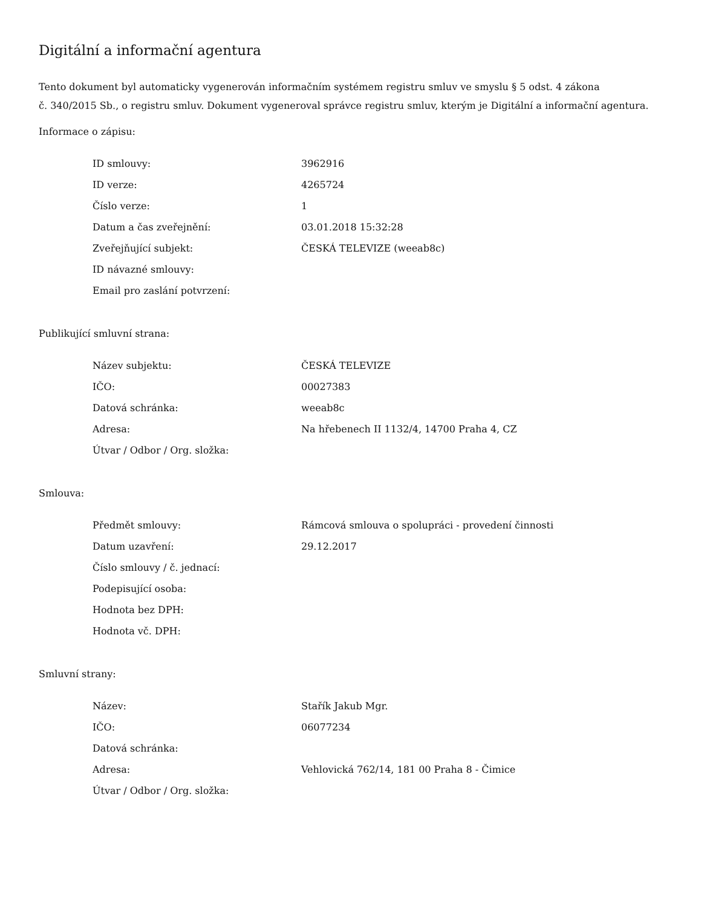Digitální a informační agentura
Tento dokument byl automaticky vygenerován informačním systémem registru smluv ve smyslu § 5 odst. 4 zákona
č. 340/2015 Sb., o registru smluv. Dokument vygeneroval správce registru smluv, kterým je Digitální a informační agentura.
Informace o zápisu:
| ID smlouvy: | 3962916 |
| ID verze: | 4265724 |
| Číslo verze: | 1 |
| Datum a čas zveřejnění: | 03.01.2018 15:32:28 |
| Zveřejňující subjekt: | ČESKÁ TELEVIZE (weeab8c) |
| ID návazné smlouvy: | |
| Email pro zaslání potvrzení: | |
Publikující smluvní strana:
| Název subjektu: | ČESKÁ TELEVIZE |
| IČO: | 00027383 |
| Datová schránka: | weeab8c |
| Adresa: | Na hřebenech II 1132/4, 14700 Praha 4, CZ |
| Útvar / Odbor / Org. složka: | |
Smlouva:
| Předmět smlouvy: | Rámcová smlouva o spolupráci - provedení činnosti |
| Datum uzavření: | 29.12.2017 |
| Číslo smlouvy / č. jednací: | |
| Podepisující osoba: | |
| Hodnota bez DPH: | |
| Hodnota vč. DPH: | |
Smluvní strany:
| Název: | Stařík Jakub Mgr. |
| IČO: | 06077234 |
| Datová schránka: | |
| Adresa: | Vehlovická 762/14, 181 00 Praha 8 - Čimice |
| Útvar / Odbor / Org. složka: | |